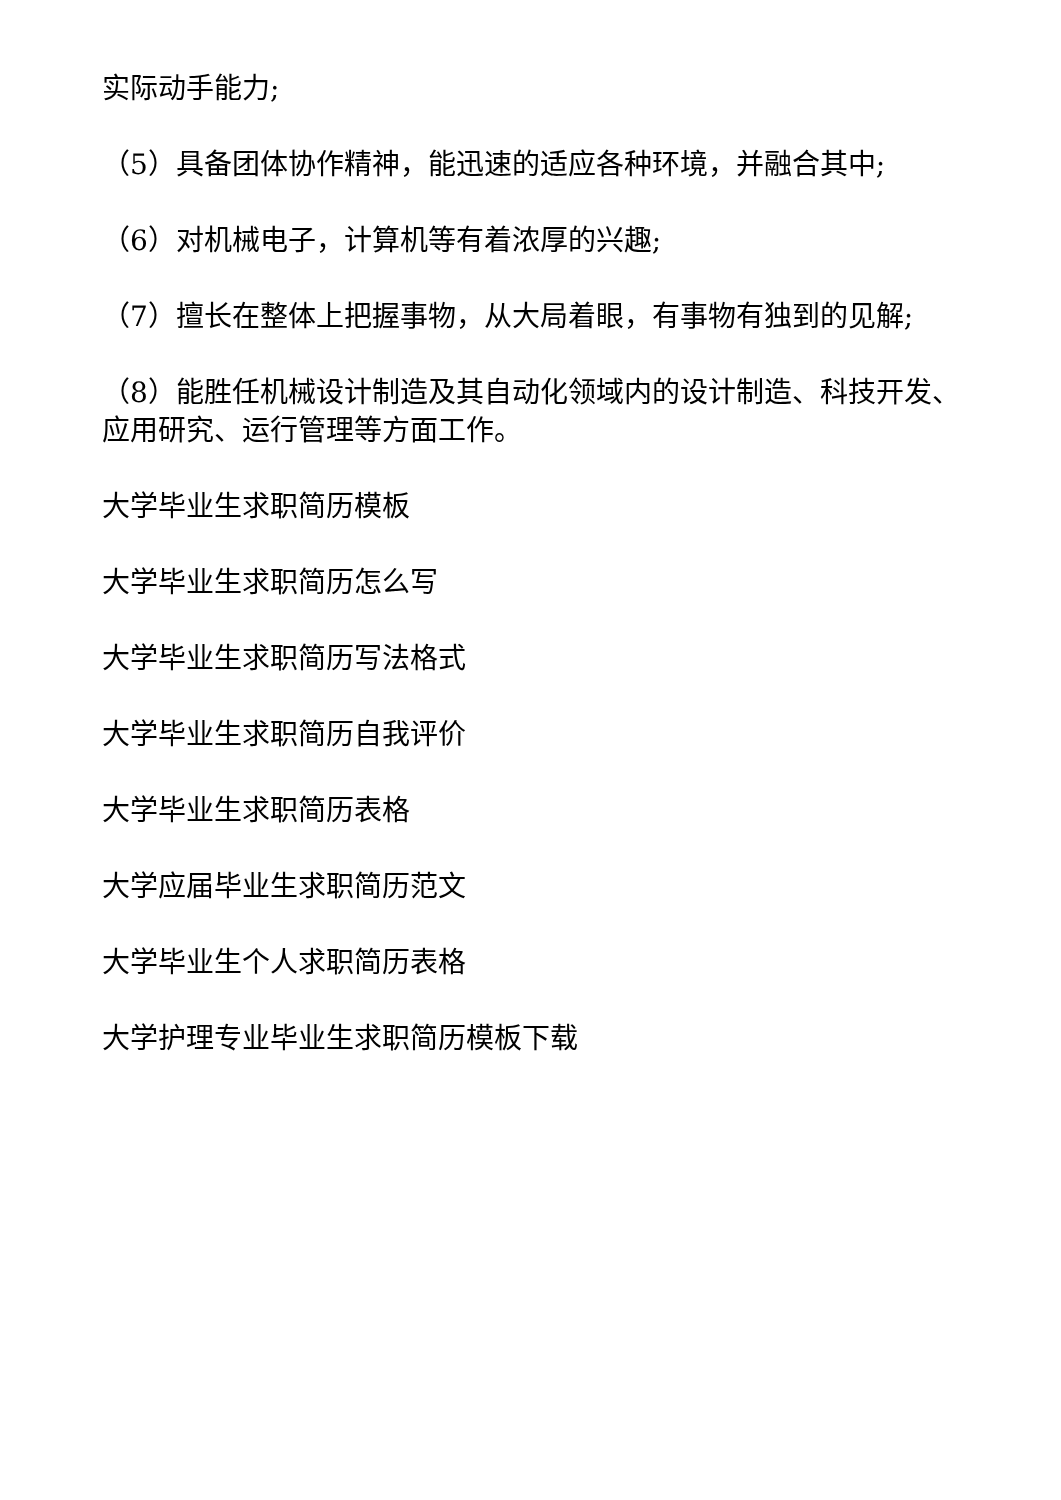实际动手能力;
（5）具备团体协作精神，能迅速的适应各种环境，并融合其中;
（6）对机械电子，计算机等有着浓厚的兴趣;
（7）擅长在整体上把握事物，从大局着眼，有事物有独到的见解;
（8）能胜任机械设计制造及其自动化领域内的设计制造、科技开发、应用研究、运行管理等方面工作。
大学毕业生求职简历模板
大学毕业生求职简历怎么写
大学毕业生求职简历写法格式
大学毕业生求职简历自我评价
大学毕业生求职简历表格
大学应届毕业生求职简历范文
大学毕业生个人求职简历表格
大学护理专业毕业生求职简历模板下载